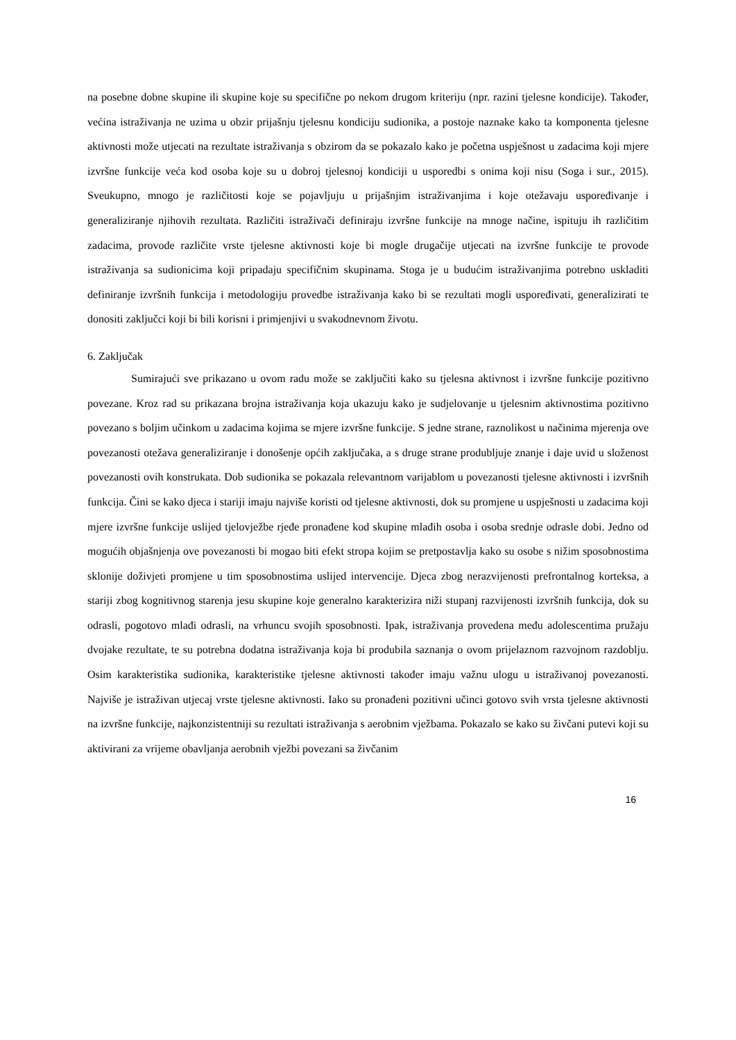na posebne dobne skupine ili skupine koje su specifične po nekom drugom kriteriju (npr. razini tjelesne kondicije). Također, većina istraživanja ne uzima u obzir prijašnju tjelesnu kondiciju sudionika, a postoje naznake kako ta komponenta tjelesne aktivnosti može utjecati na rezultate istraživanja s obzirom da se pokazalo kako je početna uspješnost u zadacima koji mjere izvršne funkcije veća kod osoba koje su u dobroj tjelesnoj kondiciji u usporedbi s onima koji nisu (Soga i sur., 2015). Sveukupno, mnogo je različitosti koje se pojavljuju u prijašnjim istraživanjima i koje otežavaju uspoređivanje i generaliziranje njihovih rezultata. Različiti istraživači definiraju izvršne funkcije na mnoge načine, ispituju ih različitim zadacima, provode različite vrste tjelesne aktivnosti koje bi mogle drugačije utjecati na izvršne funkcije te provode istraživanja sa sudionicima koji pripadaju specifičnim skupinama. Stoga je u budućim istraživanjima potrebno uskladiti definiranje izvršnih funkcija i metodologiju provedbe istraživanja kako bi se rezultati mogli uspoređivati, generalizirati te donositi zaključci koji bi bili korisni i primjenjivi u svakodnevnom životu.
6. Zaključak
Sumirajući sve prikazano u ovom radu može se zaključiti kako su tjelesna aktivnost i izvršne funkcije pozitivno povezane. Kroz rad su prikazana brojna istraživanja koja ukazuju kako je sudjelovanje u tjelesnim aktivnostima pozitivno povezano s boljim učinkom u zadacima kojima se mjere izvršne funkcije. S jedne strane, raznolikost u načinima mjerenja ove povezanosti otežava generaliziranje i donošenje općih zaključaka, a s druge strane produbljuje znanje i daje uvid u složenost povezanosti ovih konstrukata. Dob sudionika se pokazala relevantnom varijablom u povezanosti tjelesne aktivnosti i izvršnih funkcija. Čini se kako djeca i stariji imaju najviše koristi od tjelesne aktivnosti, dok su promjene u uspješnosti u zadacima koji mjere izvršne funkcije uslijed tjelovježbe rjeđe pronađene kod skupine mlađih osoba i osoba srednje odrasle dobi. Jedno od mogućih objašnjenja ove povezanosti bi mogao biti efekt stropa kojim se pretpostavlja kako su osobe s nižim sposobnostima sklonije doživjeti promjene u tim sposobnostima uslijed intervencije. Djeca zbog nerazvijenosti prefrontalnog korteksa, a stariji zbog kognitivnog starenja jesu skupine koje generalno karakterizira niži stupanj razvijenosti izvršnih funkcija, dok su odrasli, pogotovo mlađi odrasli, na vrhuncu svojih sposobnosti. Ipak, istraživanja provedena među adolescentima pružaju dvojake rezultate, te su potrebna dodatna istraživanja koja bi produbila saznanja o ovom prijelaznom razvojnom razdoblju. Osim karakteristika sudionika, karakteristike tjelesne aktivnosti također imaju važnu ulogu u istraživanoj povezanosti. Najviše je istraživan utjecaj vrste tjelesne aktivnosti. Iako su pronađeni pozitivni učinci gotovo svih vrsta tjelesne aktivnosti na izvršne funkcije, najkonzistentniji su rezultati istraživanja s aerobnim vježbama. Pokazalo se kako su živčani putevi koji su aktivirani za vrijeme obavljanja aerobnih vježbi povezani sa živčanim
16